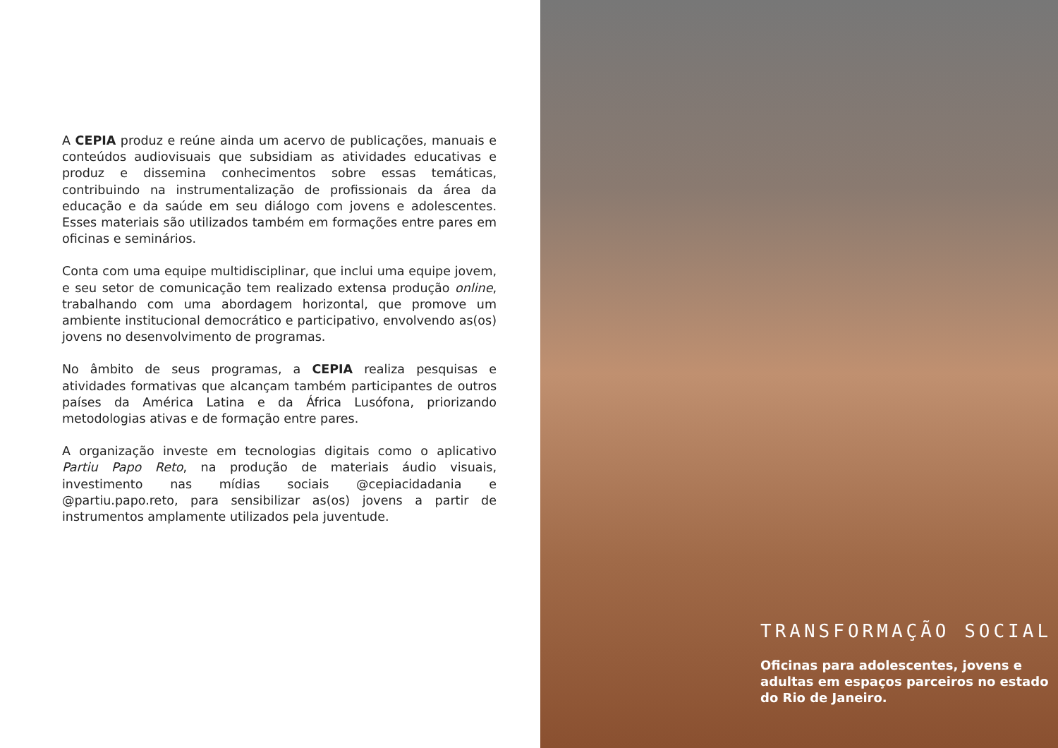A CEPIA produz e reúne ainda um acervo de publicações, manuais e conteúdos audiovisuais que subsidiam as atividades educativas e produz e dissemina conhecimentos sobre essas temáticas, contribuindo na instrumentalização de profissionais da área da educação e da saúde em seu diálogo com jovens e adolescentes. Esses materiais são utilizados também em formações entre pares em oficinas e seminários.
Conta com uma equipe multidisciplinar, que inclui uma equipe jovem, e seu setor de comunicação tem realizado extensa produção online, trabalhando com uma abordagem horizontal, que promove um ambiente institucional democrático e participativo, envolvendo as(os) jovens no desenvolvimento de programas.
No âmbito de seus programas, a CEPIA realiza pesquisas e atividades formativas que alcançam também participantes de outros países da América Latina e da África Lusófona, priorizando metodologias ativas e de formação entre pares.
A organização investe em tecnologias digitais como o aplicativo Partiu Papo Reto, na produção de materiais áudio visuais, investimento nas mídias sociais @cepiacidadania e @partiu.papo.reto, para sensibilizar as(os) jovens a partir de instrumentos amplamente utilizados pela juventude.
TRANSFORMAÇÃO SOCIAL
Oficinas para adolescentes, jovens e adultas em espaços parceiros no estado do Rio de Janeiro.